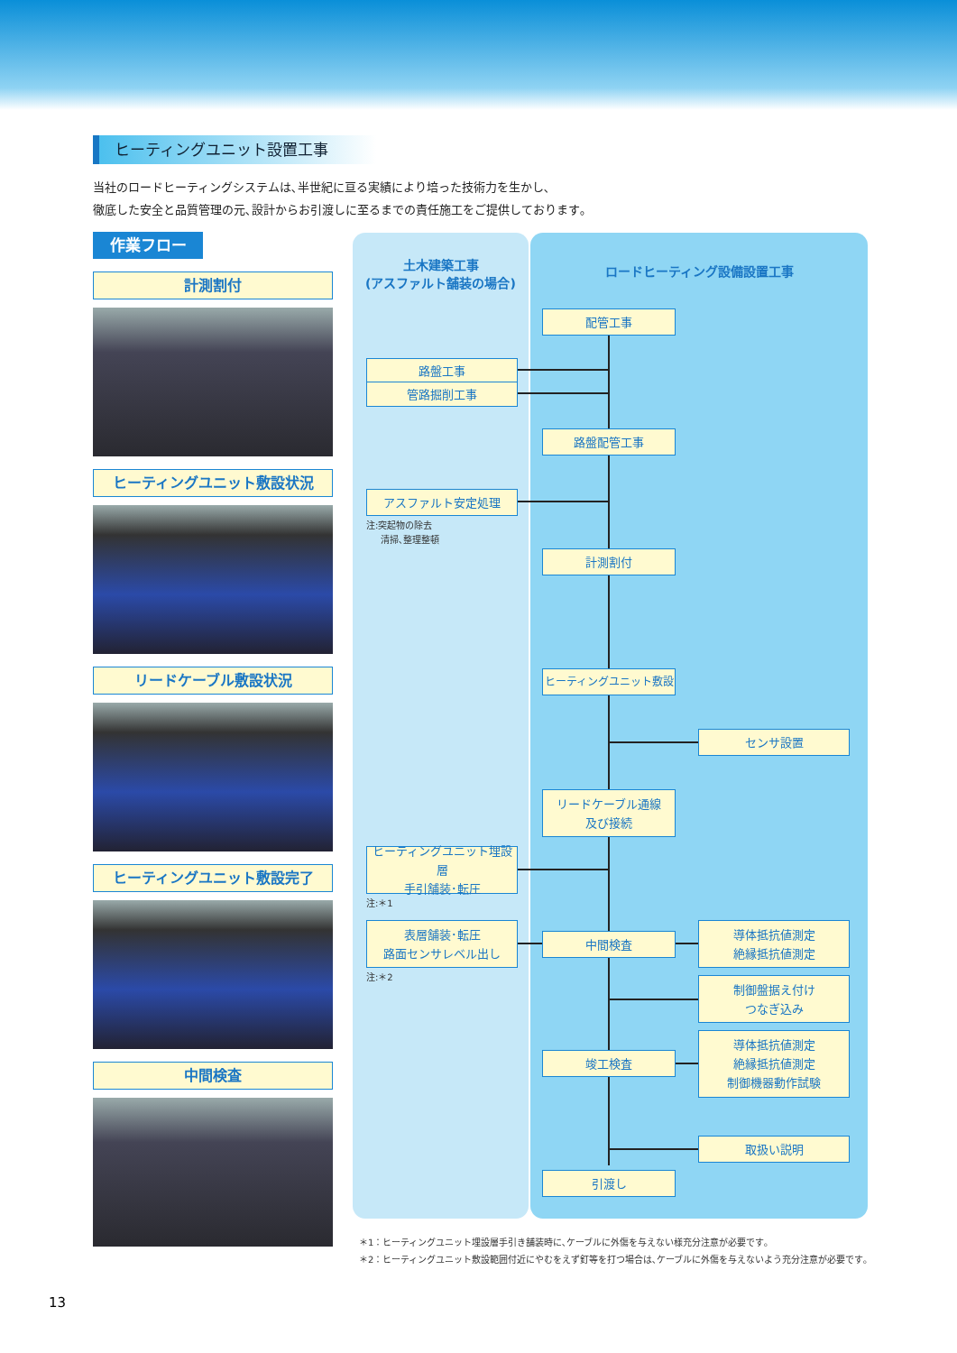ヒーティングユニット設置工事
当社のロードヒーティングシステムは､半世紀に亘る実績により培った技術力を生かし､
徹底した安全と品質管理の元､設計からお引渡しに至るまでの責任施工をご提供しております｡
作業フロー
計測割付
ヒーティングユニット敷設状況
リードケーブル敷設状況
ヒーティングユニット敷設完了
中間検査
土木建築工事
(アスファルト舗装の場合)
ロードヒーティング設備設置工事
配管工事
路盤工事
管路掘削工事
路盤配管工事
アスファルト安定処理
注:突起物の除去
清掃､整理整頓
計測割付
ヒーティングユニット敷設
センサ設置
リードケーブル通線
及び接続
ヒーティングユニット埋設層
手引舗装･転圧
注:＊1
表層舗装･転圧
路面センサレベル出し
注:＊2
中間検査
導体抵抗値測定
絶縁抵抗値測定
制御盤据え付け
つなぎ込み
竣工検査
導体抵抗値測定
絶縁抵抗値測定
制御機器動作試験
取扱い説明
引渡し
＊1：ヒーティングユニット埋設層手引き舗装時に､ケーブルに外傷を与えない様充分注意が必要です｡
＊2：ヒーティングユニット敷設範囲付近にやむをえず釘等を打つ場合は､ケーブルに外傷を与えないよう充分注意が必要です｡
13